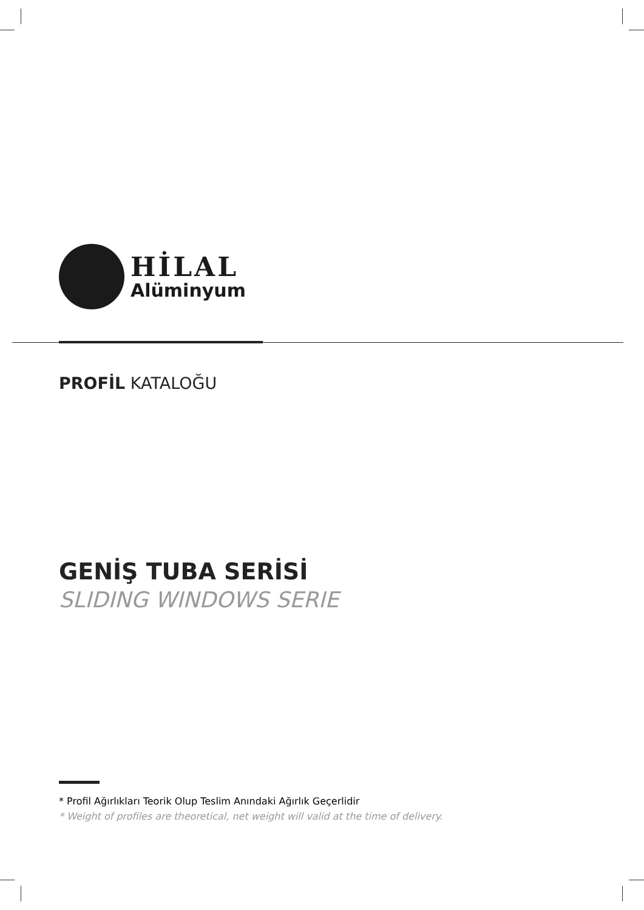HİLAL
Alüminyum
PROFİL KATALOĞU
GENİŞ TUBA SERİSİ
SLIDING WINDOWS SERIE
* Profil Ağırlıkları Teorik Olup Teslim Anındaki Ağırlık Geçerlidir
* Weight of profiles are theoretical, net weight will valid at the time of delivery.